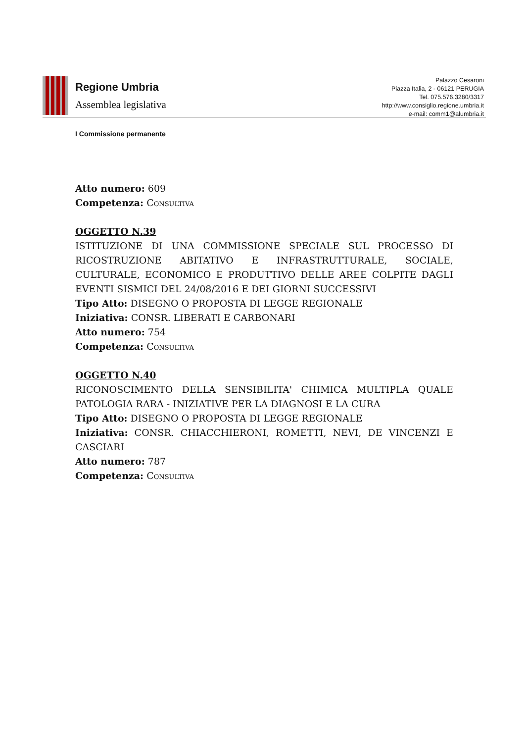Regione Umbria
Assemblea legislativa
Palazzo Cesaroni
Piazza Italia, 2 - 06121 PERUGIA
Tel. 075.576.3280/3317
http://www.consiglio.regione.umbria.it
e-mail: comm1@alumbria.it
I Commissione permanente
Atto numero: 609
Competenza: Consultiva
OGGETTO N.39
ISTITUZIONE DI UNA COMMISSIONE SPECIALE SUL PROCESSO DI RICOSTRUZIONE ABITATIVO E INFRASTRUTTURALE, SOCIALE, CULTURALE, ECONOMICO E PRODUTTIVO DELLE AREE COLPITE DAGLI EVENTI SISMICI DEL 24/08/2016 E DEI GIORNI SUCCESSIVI
Tipo Atto: DISEGNO O PROPOSTA DI LEGGE REGIONALE
Iniziativa: CONSR. LIBERATI E CARBONARI
Atto numero: 754
Competenza: Consultiva
OGGETTO N.40
RICONOSCIMENTO DELLA SENSIBILITA' CHIMICA MULTIPLA QUALE PATOLOGIA RARA - INIZIATIVE PER LA DIAGNOSI E LA CURA
Tipo Atto: DISEGNO O PROPOSTA DI LEGGE REGIONALE
Iniziativa: CONSR. CHIACCHIERONI, ROMETTI, NEVI, DE VINCENZI E CASCIARI
Atto numero: 787
Competenza: Consultiva